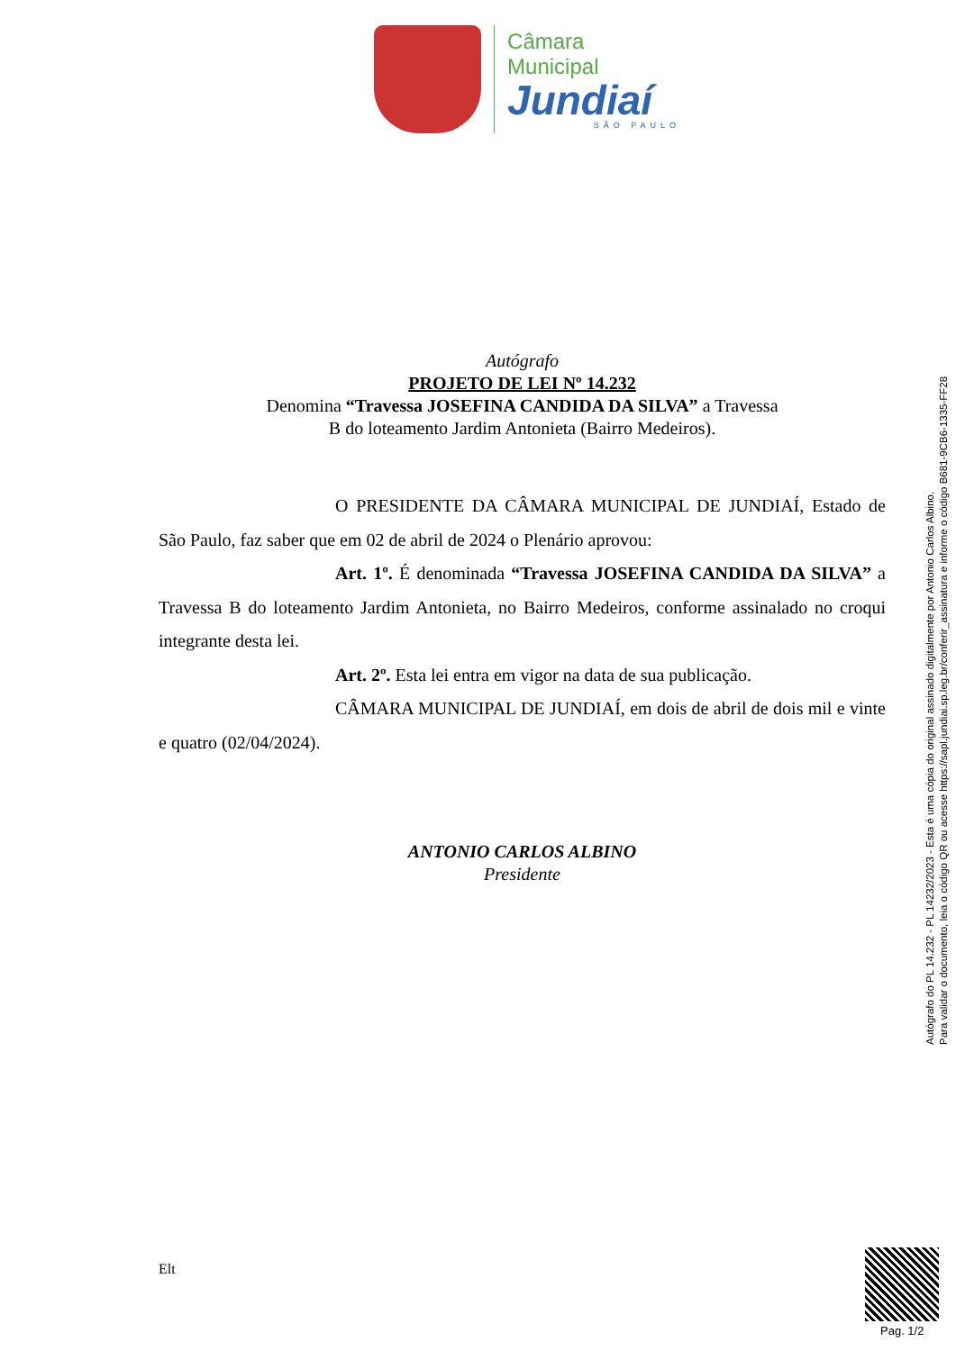Câmara Municipal
Jundiaí
SÃO PAULO
Autógrafo
PROJETO DE LEI Nº 14.232
Denomina “Travessa JOSEFINA CANDIDA DA SILVA” a Travessa
B do loteamento Jardim Antonieta (Bairro Medeiros).
O PRESIDENTE DA CÂMARA MUNICIPAL DE JUNDIAÍ, Estado de São Paulo, faz saber que em 02 de abril de 2024 o Plenário aprovou:
Art. 1º. É denominada “Travessa JOSEFINA CANDIDA DA SILVA” a Travessa B do loteamento Jardim Antonieta, no Bairro Medeiros, conforme assinalado no croqui integrante desta lei.
Art. 2º. Esta lei entra em vigor na data de sua publicação.
CÂMARA MUNICIPAL DE JUNDIAÍ, em dois de abril de dois mil e vinte e quatro (02/04/2024).
ANTONIO CARLOS ALBINO
Presidente
Autógrafo do PL 14.232 - PL 14232/2023 - Esta é uma cópia do original assinado digitalmente por Antonio Carlos Albino.
Para validar o documento, leia o código QR ou acesse https://sapl.jundiai.sp.leg.br/conferir_assinatura e informe o código B681-9CB6-1335-FF28
Elt
Pag. 1/2